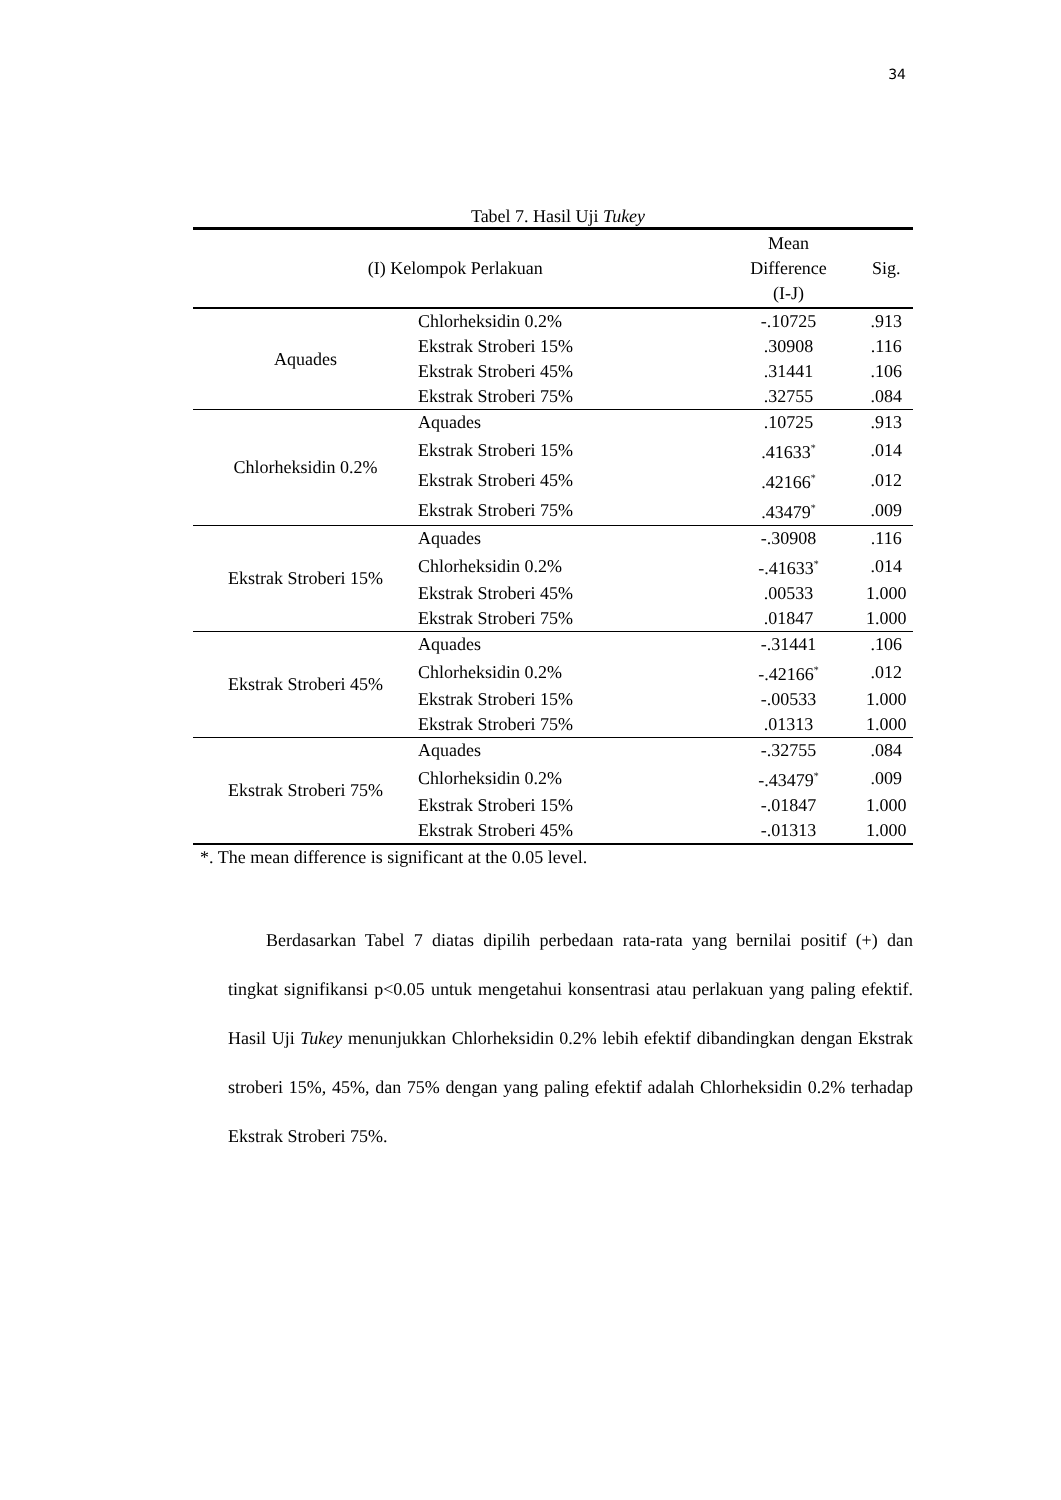34
Tabel 7. Hasil Uji Tukey
| (I) Kelompok Perlakuan | | Mean Difference (I-J) | Sig. |
| --- | --- | --- | --- |
| Aquades | Chlorheksidin 0.2% | -.10725 | .913 |
| | Ekstrak Stroberi 15% | .30908 | .116 |
| | Ekstrak Stroberi 45% | .31441 | .106 |
| | Ekstrak Stroberi 75% | .32755 | .084 |
| Chlorheksidin 0.2% | Aquades | .10725 | .913 |
| | Ekstrak Stroberi 15% | .41633<sup>*</sup> | .014 |
| | Ekstrak Stroberi 45% | .42166<sup>*</sup> | .012 |
| | Ekstrak Stroberi 75% | .43479<sup>*</sup> | .009 |
| Ekstrak Stroberi 15% | Aquades | -.30908 | .116 |
| | Chlorheksidin 0.2% | -.41633<sup>*</sup> | .014 |
| | Ekstrak Stroberi 45% | .00533 | 1.000 |
| | Ekstrak Stroberi 75% | .01847 | 1.000 |
| Ekstrak Stroberi 45% | Aquades | -.31441 | .106 |
| | Chlorheksidin 0.2% | -.42166<sup>*</sup> | .012 |
| | Ekstrak Stroberi 15% | -.00533 | 1.000 |
| | Ekstrak Stroberi 75% | .01313 | 1.000 |
| Ekstrak Stroberi 75% | Aquades | -.32755 | .084 |
| | Chlorheksidin 0.2% | -.43479<sup>*</sup> | .009 |
| | Ekstrak Stroberi 15% | -.01847 | 1.000 |
| | Ekstrak Stroberi 45% | -.01313 | 1.000 |
*. The mean difference is significant at the 0.05 level.
Berdasarkan Tabel 7 diatas dipilih perbedaan rata-rata yang bernilai positif (+) dan tingkat signifikansi p<0.05 untuk mengetahui konsentrasi atau perlakuan yang paling efektif. Hasil Uji Tukey menunjukkan Chlorheksidin 0.2% lebih efektif dibandingkan dengan Ekstrak stroberi 15%, 45%, dan 75% dengan yang paling efektif adalah Chlorheksidin 0.2% terhadap Ekstrak Stroberi 75%.